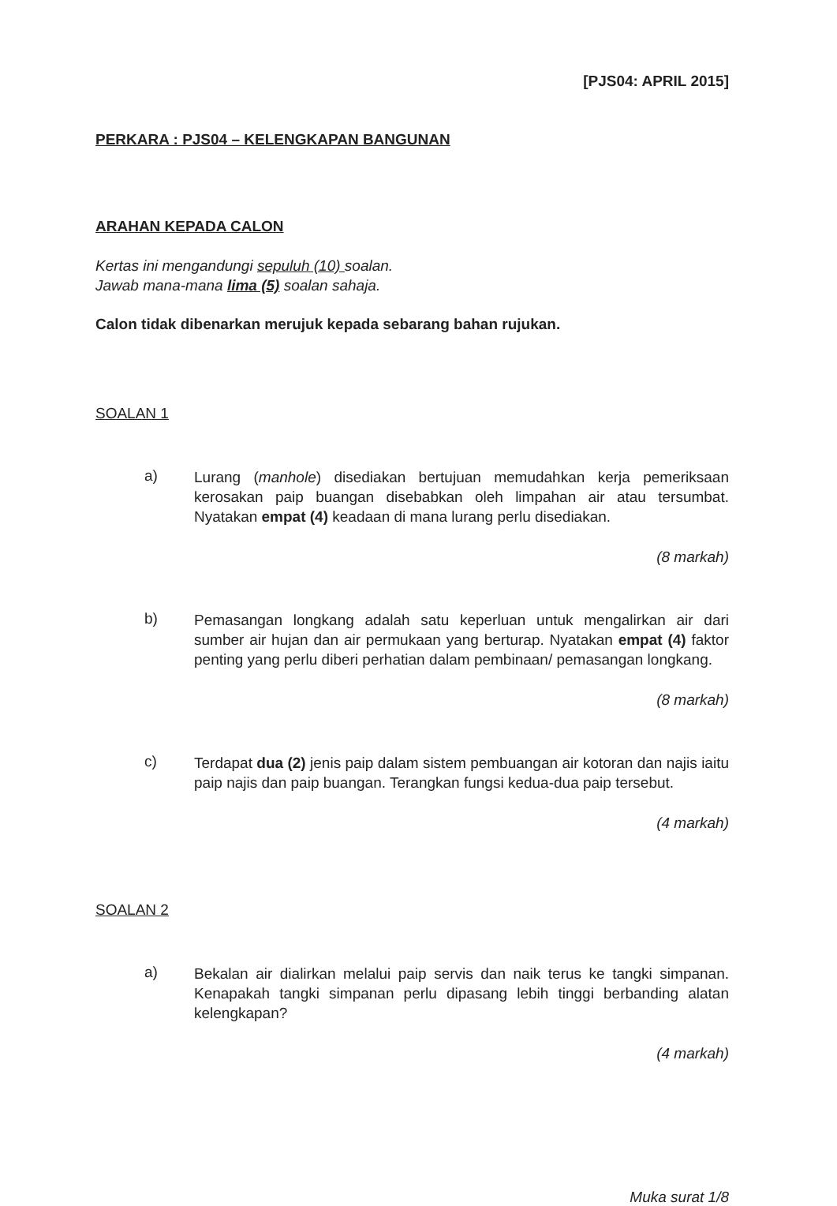[PJS04: APRIL 2015]
PERKARA : PJS04 – KELENGKAPAN BANGUNAN
ARAHAN KEPADA CALON
Kertas ini mengandungi sepuluh (10) soalan.
Jawab mana-mana lima (5) soalan sahaja.
Calon tidak dibenarkan merujuk kepada sebarang bahan rujukan.
SOALAN 1
a)
Lurang (manhole) disediakan bertujuan memudahkan kerja pemeriksaan kerosakan paip buangan disebabkan oleh limpahan air atau tersumbat. Nyatakan empat (4) keadaan di mana lurang perlu disediakan.
(8 markah)
b)
Pemasangan longkang adalah satu keperluan untuk mengalirkan air dari sumber air hujan dan air permukaan yang berturap. Nyatakan empat (4) faktor penting yang perlu diberi perhatian dalam pembinaan/ pemasangan longkang.
(8 markah)
c)
Terdapat dua (2) jenis paip dalam sistem pembuangan air kotoran dan najis iaitu paip najis dan paip buangan. Terangkan fungsi kedua-dua paip tersebut.
(4 markah)
SOALAN 2
a)
Bekalan air dialirkan melalui paip servis dan naik terus ke tangki simpanan. Kenapakah tangki simpanan perlu dipasang lebih tinggi berbanding alatan kelengkapan?
(4 markah)
Muka surat 1/8